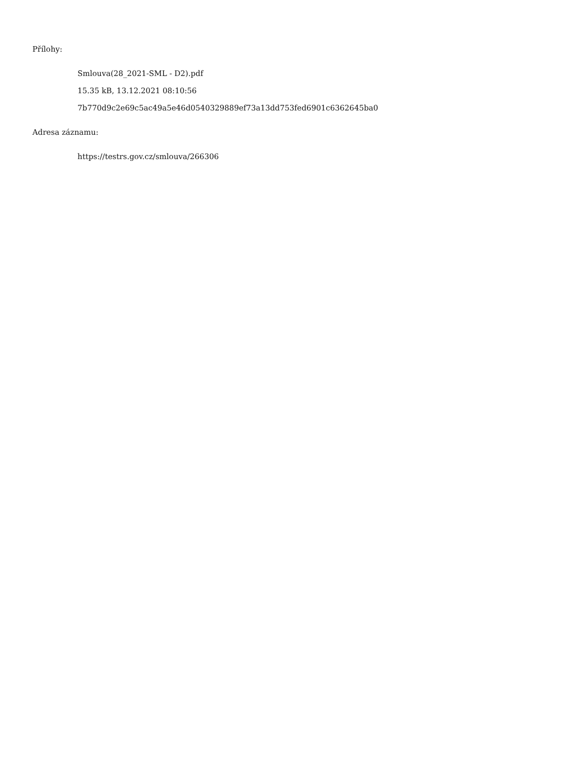Přílohy:
Smlouva(28_2021-SML - D2).pdf
15.35 kB, 13.12.2021 08:10:56
7b770d9c2e69c5ac49a5e46d0540329889ef73a13dd753fed6901c6362645ba0
Adresa záznamu:
https://testrs.gov.cz/smlouva/266306